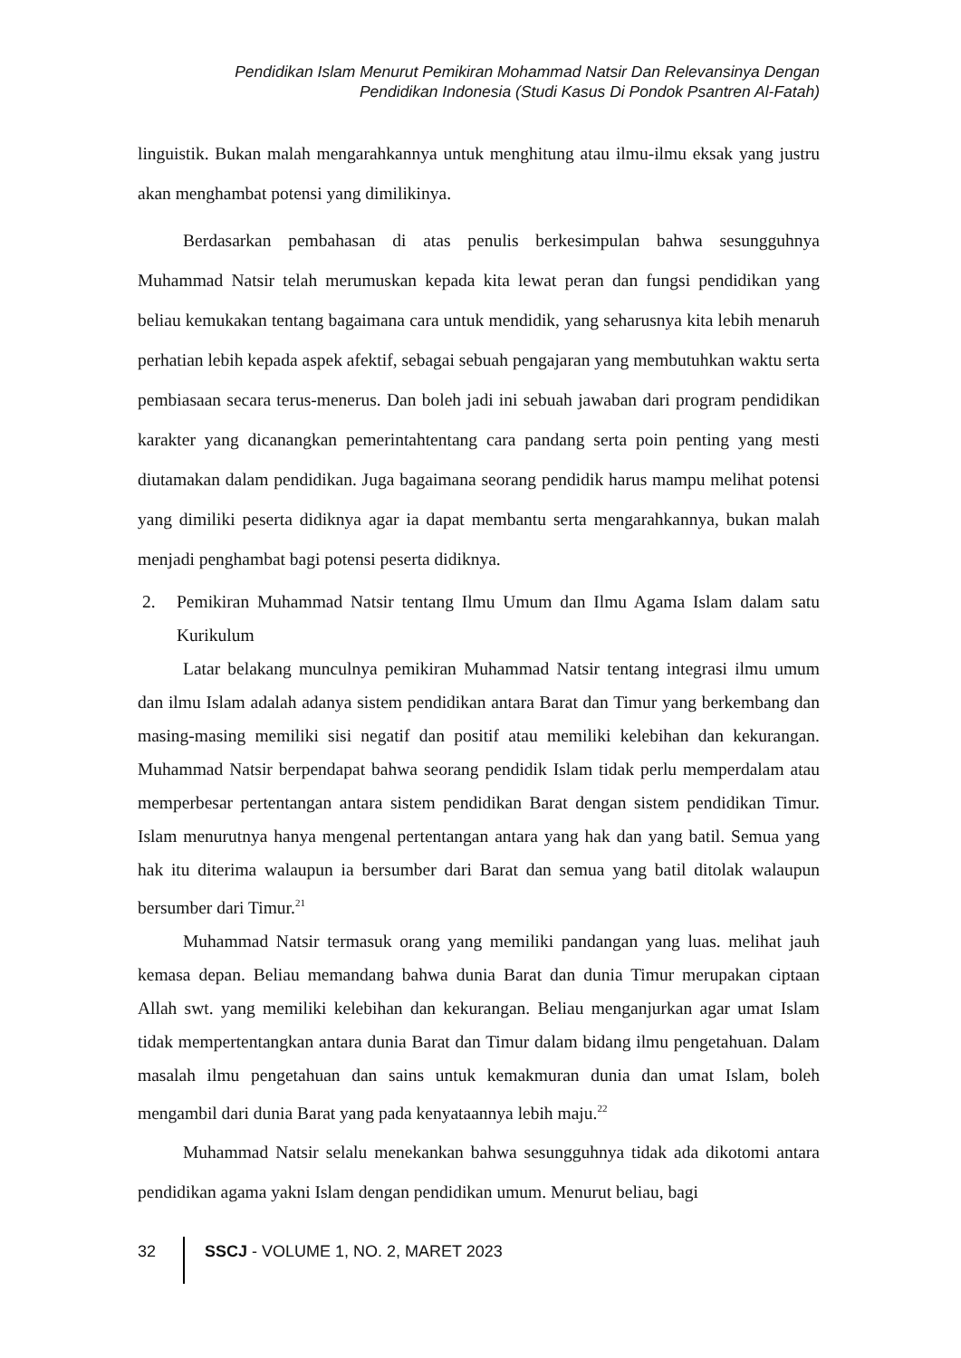Pendidikan Islam Menurut Pemikiran Mohammad Natsir Dan Relevansinya Dengan
Pendidikan Indonesia (Studi Kasus Di Pondok Psantren Al-Fatah)
linguistik. Bukan malah mengarahkannya untuk menghitung atau ilmu-ilmu eksak yang justru akan menghambat potensi yang dimilikinya.
Berdasarkan pembahasan di atas penulis berkesimpulan bahwa sesungguhnya Muhammad Natsir telah merumuskan kepada kita lewat peran dan fungsi pendidikan yang beliau kemukakan tentang bagaimana cara untuk mendidik, yang seharusnya kita lebih menaruh perhatian lebih kepada aspek afektif, sebagai sebuah pengajaran yang membutuhkan waktu serta pembiasaan secara terus-menerus. Dan boleh jadi ini sebuah jawaban dari program pendidikan karakter yang dicanangkan pemerintahtentang cara pandang serta poin penting yang mesti diutamakan dalam pendidikan. Juga bagaimana seorang pendidik harus mampu melihat potensi yang dimiliki peserta didiknya agar ia dapat membantu serta mengarahkannya, bukan malah menjadi penghambat bagi potensi peserta didiknya.
2. Pemikiran Muhammad Natsir tentang Ilmu Umum dan Ilmu Agama Islam dalam satu Kurikulum
Latar belakang munculnya pemikiran Muhammad Natsir tentang integrasi ilmu umum dan ilmu Islam adalah adanya sistem pendidikan antara Barat dan Timur yang berkembang dan masing-masing memiliki sisi negatif dan positif atau memiliki kelebihan dan kekurangan. Muhammad Natsir berpendapat bahwa seorang pendidik Islam tidak perlu memperdalam atau memperbesar pertentangan antara sistem pendidikan Barat dengan sistem pendidikan Timur. Islam menurutnya hanya mengenal pertentangan antara yang hak dan yang batil. Semua yang hak itu diterima walaupun ia bersumber dari Barat dan semua yang batil ditolak walaupun bersumber dari Timur.<sup>21</sup>
Muhammad Natsir termasuk orang yang memiliki pandangan yang luas. melihat jauh kemasa depan. Beliau memandang bahwa dunia Barat dan dunia Timur merupakan ciptaan Allah swt. yang memiliki kelebihan dan kekurangan. Beliau menganjurkan agar umat Islam tidak mempertentangkan antara dunia Barat dan Timur dalam bidang ilmu pengetahuan. Dalam masalah ilmu pengetahuan dan sains untuk kemakmuran dunia dan umat Islam, boleh mengambil dari dunia Barat yang pada kenyataannya lebih maju.<sup>22</sup>
Muhammad Natsir selalu menekankan bahwa sesungguhnya tidak ada dikotomi antara pendidikan agama yakni Islam dengan pendidikan umum. Menurut beliau, bagi
32 SSCJ - VOLUME 1, NO. 2, MARET 2023